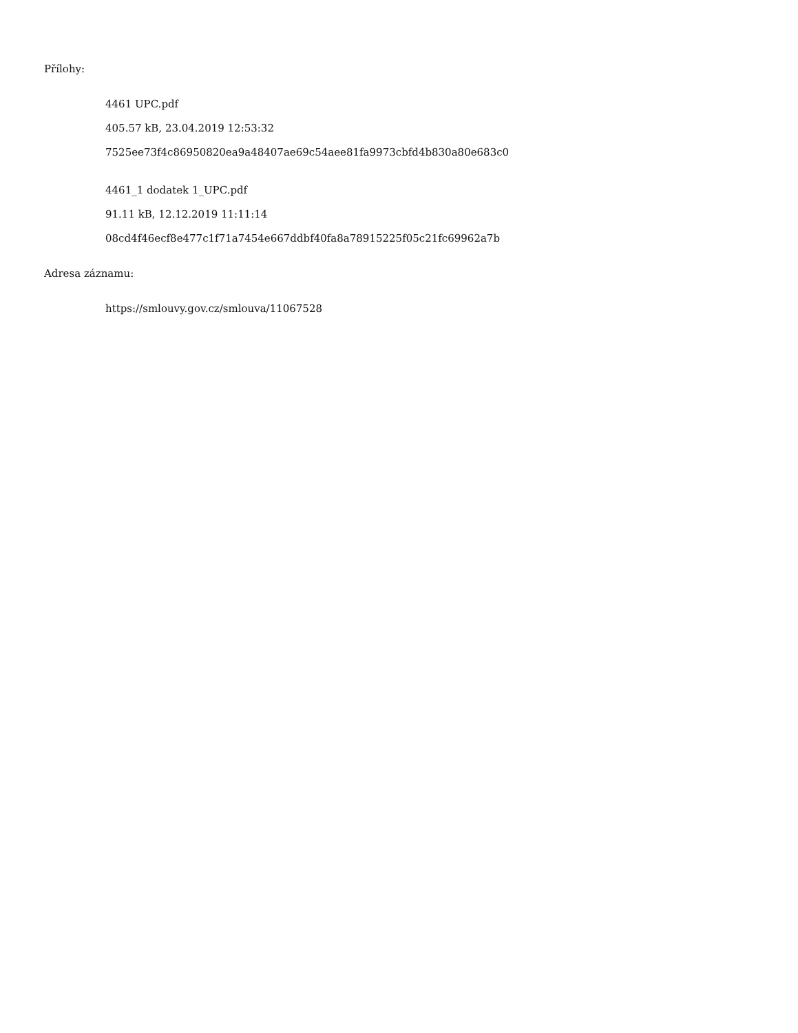Přílohy:
4461 UPC.pdf
405.57 kB, 23.04.2019 12:53:32
7525ee73f4c86950820ea9a48407ae69c54aee81fa9973cbfd4b830a80e683c0
4461_1 dodatek 1_UPC.pdf
91.11 kB, 12.12.2019 11:11:14
08cd4f46ecf8e477c1f71a7454e667ddbf40fa8a78915225f05c21fc69962a7b
Adresa záznamu:
https://smlouvy.gov.cz/smlouva/11067528